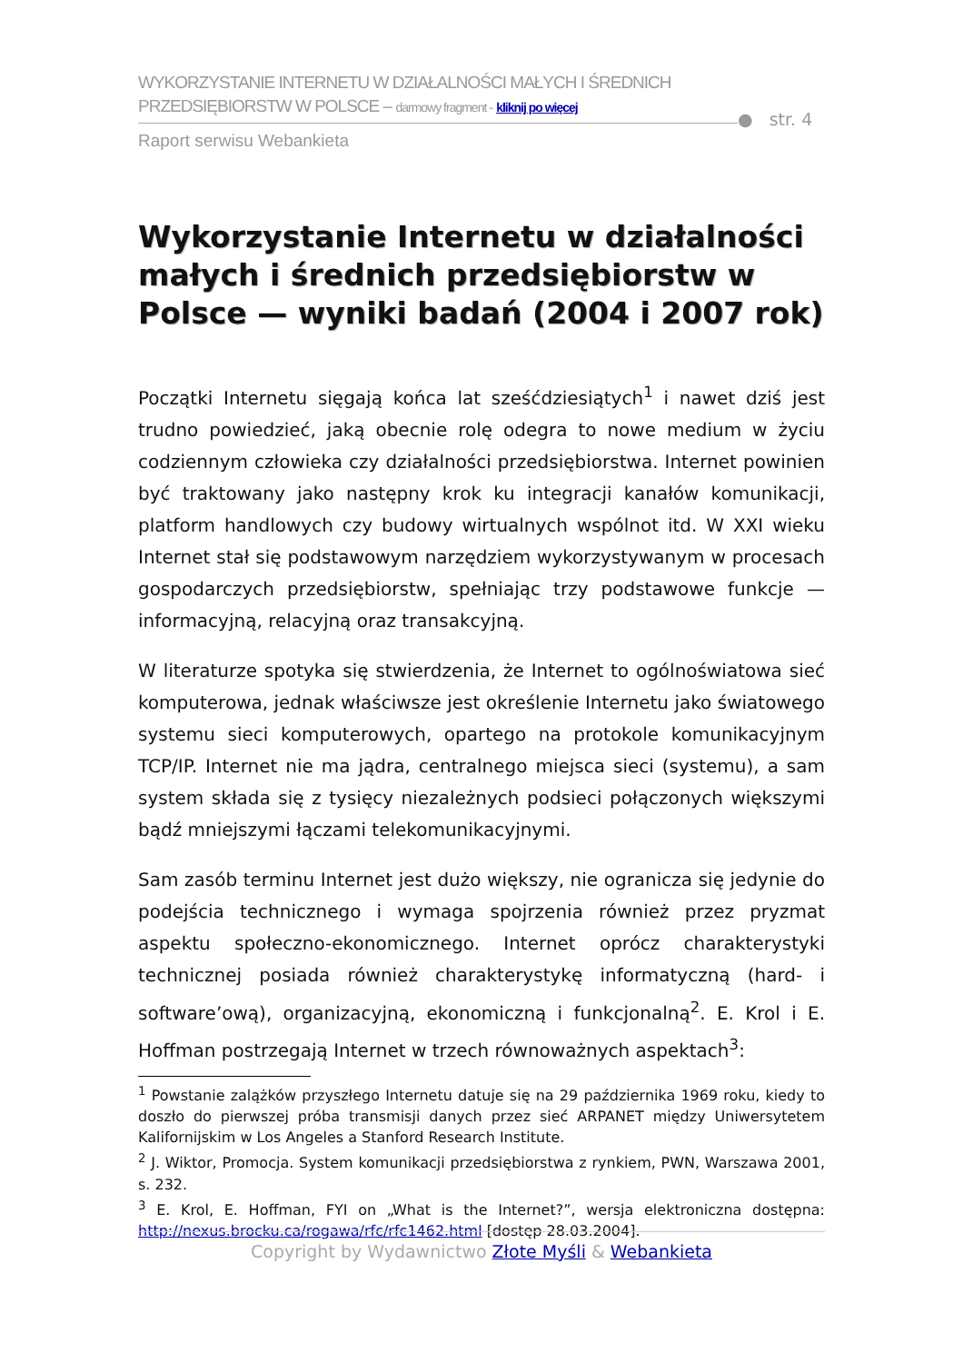WYKORZYSTANIE INTERNETU W DZIAŁALNOŚCI MAŁYCH I ŚREDNICH
PRZEDSIĘBIORSTW W POLSCE – darmowy fragment - kliknij po więcej
Raport serwisu Webankieta
● str. 4
Wykorzystanie Internetu w działalności małych i średnich przedsiębiorstw w Polsce — wyniki badań (2004 i 2007 rok)
Początki Internetu sięgają końca lat sześćdziesiątych<sup>1</sup> i nawet dziś jest trudno powiedzieć, jaką obecnie rolę odegra to nowe medium w życiu codziennym człowieka czy działalności przedsiębiorstwa. Internet powinien być traktowany jako następny krok ku integracji kanałów komunikacji, platform handlowych czy budowy wirtualnych wspólnot itd. W XXI wieku Internet stał się podstawowym narzędziem wykorzystywanym w procesach gospodarczych przedsiębiorstw, spełniając trzy podstawowe funkcje — informacyjną, relacyjną oraz transakcyjną.
W literaturze spotyka się stwierdzenia, że Internet to ogólnoświatowa sieć komputerowa, jednak właściwsze jest określenie Internetu jako światowego systemu sieci komputerowych, opartego na protokole komunikacyjnym TCP/IP. Internet nie ma jądra, centralnego miejsca sieci (systemu), a sam system składa się z tysięcy niezależnych podsieci połączonych większymi bądź mniejszymi łączami telekomunikacyjnymi.
Sam zasób terminu Internet jest dużo większy, nie ogranicza się jedynie do podejścia technicznego i wymaga spojrzenia również przez pryzmat aspektu społeczno-ekonomicznego. Internet oprócz charakterystyki technicznej posiada również charakterystykę informatyczną (hard- i software’ową), organizacyjną, ekonomiczną i funkcjonalną<sup>2</sup>. E. Krol i E. Hoffman postrzegają Internet w trzech równoważnych aspektach<sup>3</sup>:
<sup>1</sup> Powstanie zalążków przyszłego Internetu datuje się na 29 października 1969 roku, kiedy to doszło do pierwszej próba transmisji danych przez sieć ARPANET między Uniwersytetem Kalifornijskim w Los Angeles a Stanford Research Institute.
<sup>2</sup> J. Wiktor, Promocja. System komunikacji przedsiębiorstwa z rynkiem, PWN, Warszawa 2001, s. 232.
<sup>3</sup> E. Krol, E. Hoffman, FYI on „What is the Internet?”, wersja elektroniczna dostępna: http://nexus.brocku.ca/rogawa/rfc/rfc1462.html [dostęp 28.03.2004].
Copyright by Wydawnictwo Złote Myśli & Webankieta